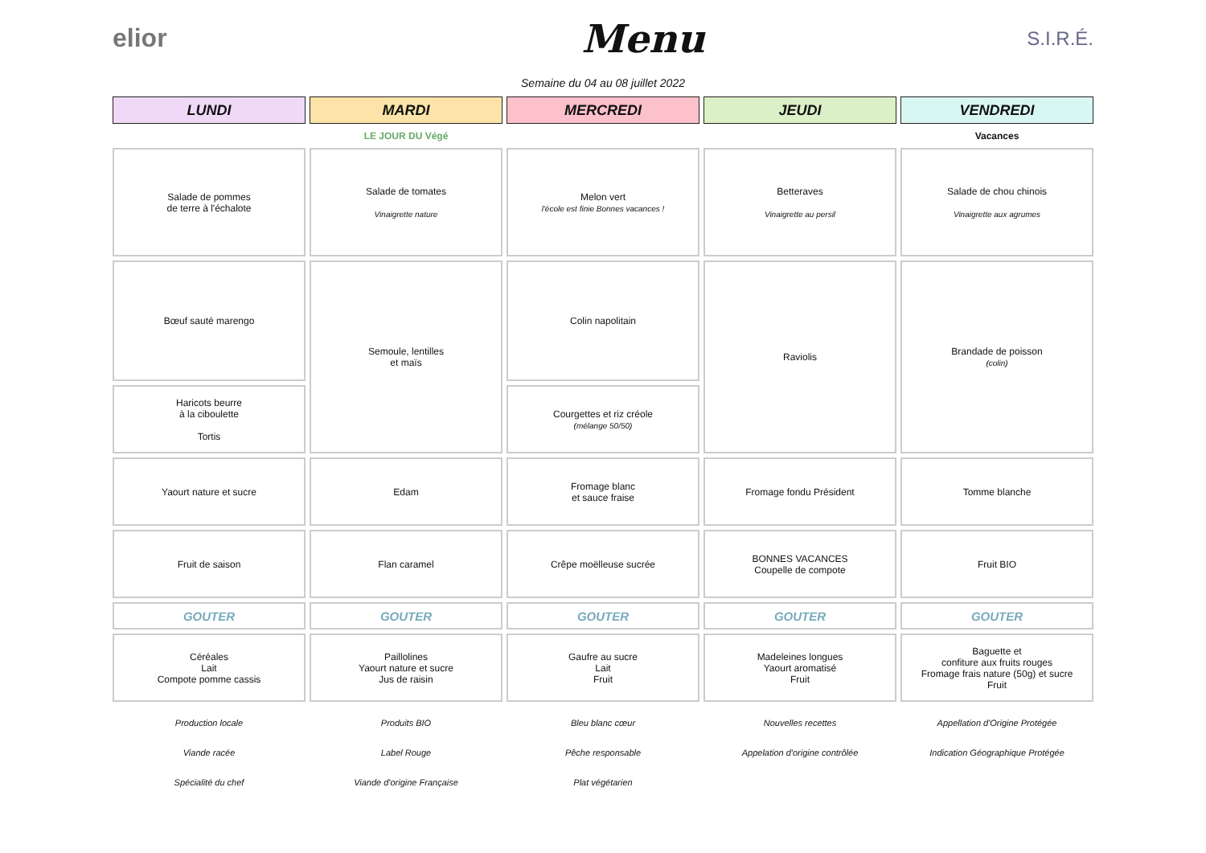elior
Menu
S.I.R.É.
Semaine du 04 au 08 juillet 2022
| LUNDI | MARDI | MERCREDI | JEUDI | VENDREDI |
| --- | --- | --- | --- | --- |
| | LE JOUR DU Végé | | | Vacances |
| Salade de pommes de terre à l'échalote | Salade de tomates Vinaigrette nature | Melon vert l'école est finie Bonnes vacances ! | Betteraves Vinaigrette au persil | Salade de chou chinois Vinaigrette aux agrumes |
| Bœuf sauté marengo | Semoule, lentilles et maïs | Colin napolitain | Raviolis | Brandade de poisson (colin) |
| Haricots beurre à la ciboulette Tortis | | Courgettes et riz créole (mélange 50/50) | | |
| Yaourt nature et sucre | Edam | Fromage blanc et sauce fraise | Fromage fondu Président | Tomme blanche |
| Fruit de saison | Flan caramel | Crêpe moëlleuse sucrée | BONNES VACANCES Coupelle de compote | Fruit BIO |
| GOUTER | GOUTER | GOUTER | GOUTER | GOUTER |
| Céréales Lait Compote pomme cassis | Paillolines Yaourt nature et sucre Jus de raisin | Gaufre au sucre Lait Fruit | Madeleines longues Yaourt aromatisé Fruit | Baguette et confiture aux fruits rouges Fromage frais nature (50g) et sucre Fruit |
| Production locale | Produits BIO | Bleu blanc cœur | Nouvelles recettes | Appellation d'Origine Protégée |
| Viande racée | Label Rouge | Pêche responsable | Appelation d'origine contrôlée | Indication Géographique Protégée |
| Spécialité du chef | Viande d'origine Française | Plat végétarien | | |